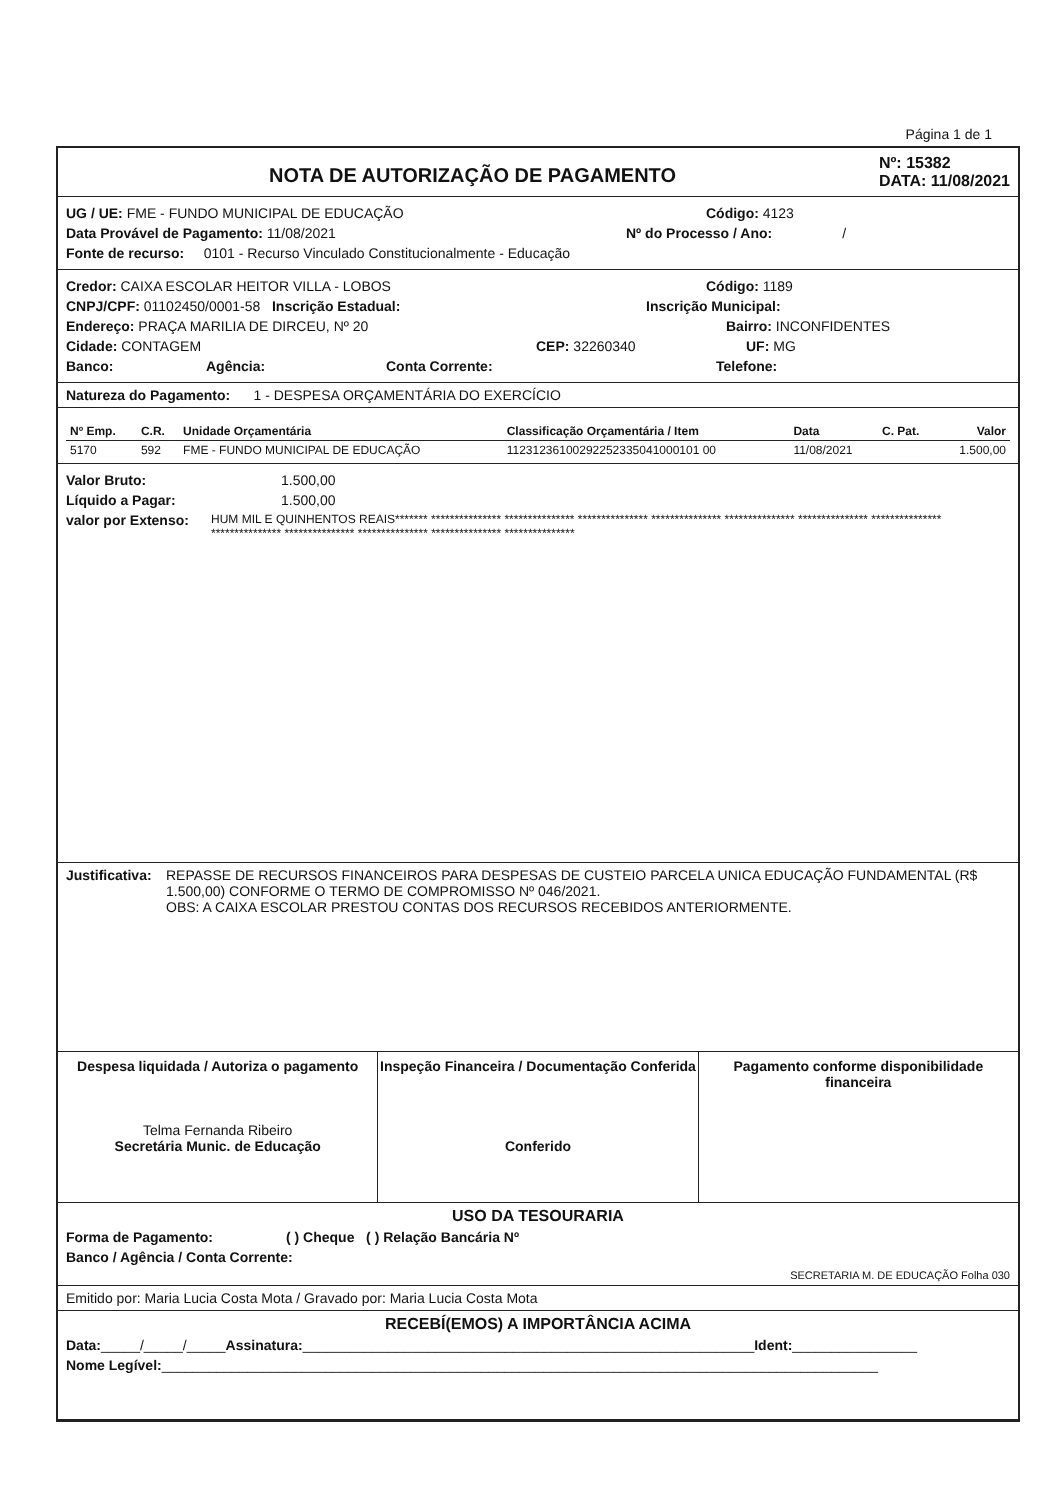Página 1 de 1
NOTA DE AUTORIZAÇÃO DE PAGAMENTO
Nº: 15382
DATA: 11/08/2021
UG / UE: FME - FUNDO MUNICIPAL DE EDUCAÇÃO Código: 4123
Data Provável de Pagamento: 11/08/2021 Nº do Processo / Ano: /
Fonte de recurso: 0101 - Recurso Vinculado Constitucionalmente - Educação
Credor: CAIXA ESCOLAR HEITOR VILLA - LOBOS Código: 1189
CNPJ/CPF: 01102450/0001-58 Inscrição Estadual: Inscrição Municipal:
Endereço: PRAÇA MARILIA DE DIRCEU, Nº 20 Bairro: INCONFIDENTES
Cidade: CONTAGEM CEP: 32260340 UF: MG
Banco: Agência: Conta Corrente: Telefone:
Natureza do Pagamento: 1 - DESPESA ORÇAMENTÁRIA DO EXERCÍCIO
| Nº Emp. | C.R. | Unidade Orçamentária | Classificação Orçamentária / Item | Data | C. Pat. | Valor |
| --- | --- | --- | --- | --- | --- | --- |
| 5170 | 592 | FME - FUNDO MUNICIPAL DE EDUCAÇÃO | 11231236100292252335041000101 00 | 11/08/2021 | | 1.500,00 |
Valor Bruto: 1.500,00
Líquido a Pagar: 1.500,00
valor por Extenso: HUM MIL E QUINHENTOS REAIS******* *************** *************** *************** *************** *************** *************** *************** *************** *************** *************** *************** ***************
Justificativa: REPASSE DE RECURSOS FINANCEIROS PARA DESPESAS DE CUSTEIO PARCELA UNICA EDUCAÇÃO FUNDAMENTAL (R$ 1.500,00) CONFORME O TERMO DE COMPROMISSO Nº 046/2021.
OBS: A CAIXA ESCOLAR PRESTOU CONTAS DOS RECURSOS RECEBIDOS ANTERIORMENTE.
Despesa liquidada / Autoriza o pagamento
Telma Fernanda Ribeiro
Secretária Munic. de Educação
Inspeção Financeira / Documentação Conferida
Conferido
Pagamento conforme disponibilidade financeira
USO DA TESOURARIA
Forma de Pagamento: ( ) Cheque ( ) Relação Bancária Nº
Banco / Agência / Conta Corrente:
SECRETARIA M. DE EDUCAÇÃO Folha 030
Emitido por: Maria Lucia Costa Mota / Gravado por: Maria Lucia Costa Mota
RECEBÍ(EMOS) A IMPORTÂNCIA ACIMA
Data: _____/_____/_____ Assinatura: __________________________________________________________ Ident: ________________
Nome Legível: ____________________________________________________________________________________________